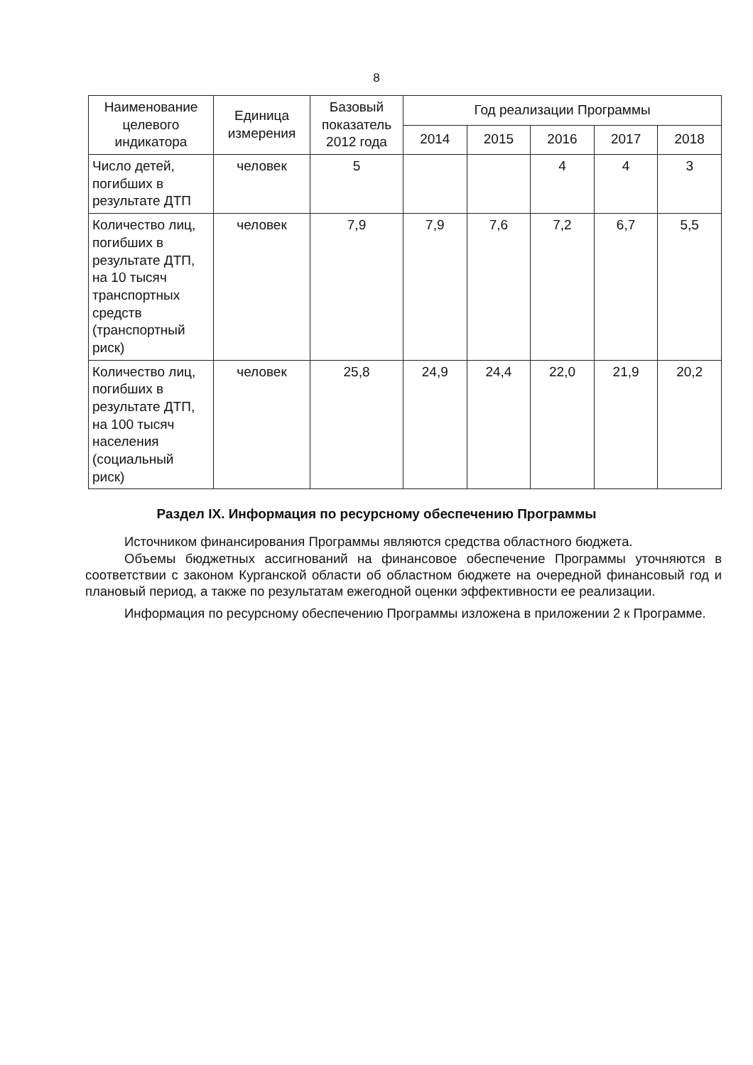8
| Наименование целевого индикатора | Единица измерения | Базовый показатель 2012 года | Год реализации Программы | | | | |
| --- | --- | --- | --- | --- | --- | --- | --- |
| | | | 2014 | 2015 | 2016 | 2017 | 2018 |
| Число детей, погибших в результате ДТП | человек | 5 | | | 4 | 4 | 3 |
| Количество лиц, погибших в результате ДТП, на 10 тысяч транспортных средств (транспортный риск) | человек | 7,9 | 7,9 | 7,6 | 7,2 | 6,7 | 5,5 |
| Количество лиц, погибших в результате ДТП, на 100 тысяч населения (социальный риск) | человек | 25,8 | 24,9 | 24,4 | 22,0 | 21,9 | 20,2 |
Раздел IX. Информация по ресурсному обеспечению Программы
Источником финансирования Программы являются средства областного бюджета.
Объемы бюджетных ассигнований на финансовое обеспечение Программы уточняются в соответствии с законом Курганской области об областном бюджете на очередной финансовый год и плановый период, а также по результатам ежегодной оценки эффективности ее реализации.
Информация по ресурсному обеспечению Программы изложена в приложении 2 к Программе.